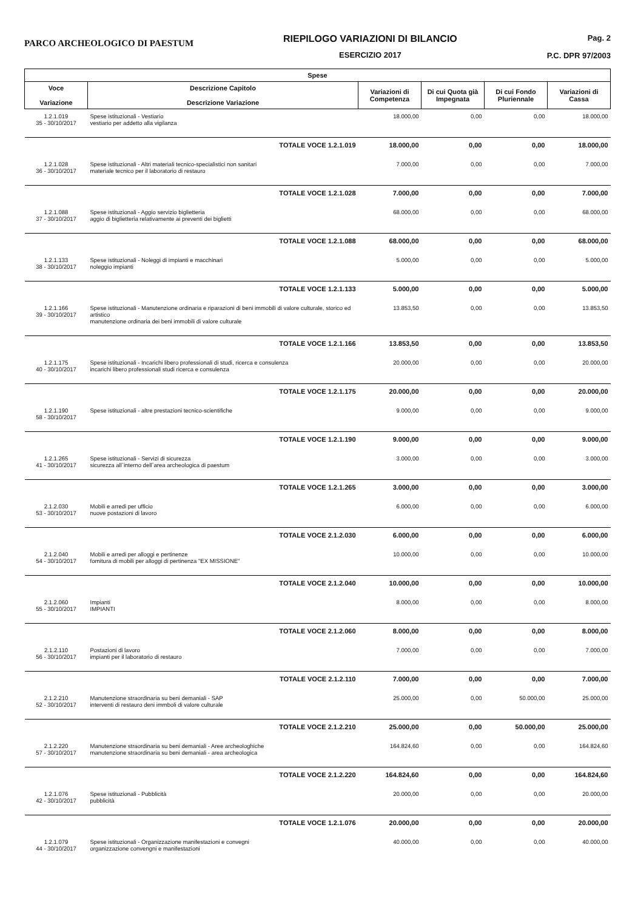PARCO ARCHEOLOGICO DI PAESTUM
RIEPILOGO VARIAZIONI DI BILANCIO
ESERCIZIO 2017
Pag. 2
P.C. DPR 97/2003
| Spese | | | | | |
| --- | --- | --- | --- | --- | --- |
| Voce Variazione | Descrizione Capitolo Descrizione Variazione | Variazioni di Competenza | Di cui Quota già Impegnata | Di cui Fondo Pluriennale | Variazioni di Cassa |
| 1.2.1.019 35 - 30/10/2017 | Spese istituzionali - Vestiario vestiario per addetto alla vigilanza | 18.000,00 | 0,00 | 0,00 | 18.000,00 |
| | TOTALE VOCE 1.2.1.019 | 18.000,00 | 0,00 | 0,00 | 18.000,00 |
| 1.2.1.028 36 - 30/10/2017 | Spese istituzionali - Altri materiali tecnico-specialistici non sanitari materiale tecnico per il laboratorio di restauro | 7.000,00 | 0,00 | 0,00 | 7.000,00 |
| | TOTALE VOCE 1.2.1.028 | 7.000,00 | 0,00 | 0,00 | 7.000,00 |
| 1.2.1.088 37 - 30/10/2017 | Spese istituzionali - Aggio servizio biglietteria aggio di biglietteria relativamente ai preventi dei biglietti | 68.000,00 | 0,00 | 0,00 | 68.000,00 |
| | TOTALE VOCE 1.2.1.088 | 68.000,00 | 0,00 | 0,00 | 68.000,00 |
| 1.2.1.133 38 - 30/10/2017 | Spese istituzionali - Noleggi di impianti e macchinari noleggio impianti | 5.000,00 | 0,00 | 0,00 | 5.000,00 |
| | TOTALE VOCE 1.2.1.133 | 5.000,00 | 0,00 | 0,00 | 5.000,00 |
| 1.2.1.166 39 - 30/10/2017 | Spese istituzionali - Manutenzione ordinaria e riparazioni di beni immobili di valore culturale, storico ed artistico manutenzione ordinaria dei beni immobili di valore culturale | 13.853,50 | 0,00 | 0,00 | 13.853,50 |
| | TOTALE VOCE 1.2.1.166 | 13.853,50 | 0,00 | 0,00 | 13.853,50 |
| 1.2.1.175 40 - 30/10/2017 | Spese istituzionali - Incarichi libero professionali di studi, ricerca e consulenza incarichi libero professionali studi ricerca e consulenza | 20.000,00 | 0,00 | 0,00 | 20.000,00 |
| | TOTALE VOCE 1.2.1.175 | 20.000,00 | 0,00 | 0,00 | 20.000,00 |
| 1.2.1.190 58 - 30/10/2017 | Spese istituzionali - altre prestazioni tecnico-scientifiche | 9.000,00 | 0,00 | 0,00 | 9.000,00 |
| | TOTALE VOCE 1.2.1.190 | 9.000,00 | 0,00 | 0,00 | 9.000,00 |
| 1.2.1.265 41 - 30/10/2017 | Spese istituzionali - Servizi di sicurezza sicurezza all`interno dell`area archeologica di paestum | 3.000,00 | 0,00 | 0,00 | 3.000,00 |
| | TOTALE VOCE 1.2.1.265 | 3.000,00 | 0,00 | 0,00 | 3.000,00 |
| 2.1.2.030 53 - 30/10/2017 | Mobili e arredi per ufficio nuove postazioni di lavoro | 6.000,00 | 0,00 | 0,00 | 6.000,00 |
| | TOTALE VOCE 2.1.2.030 | 6.000,00 | 0,00 | 0,00 | 6.000,00 |
| 2.1.2.040 54 - 30/10/2017 | Mobili e arredi per alloggi e pertinenze fornitura di mobili per alloggi di pertinenza "EX MISSIONE" | 10.000,00 | 0,00 | 0,00 | 10.000,00 |
| | TOTALE VOCE 2.1.2.040 | 10.000,00 | 0,00 | 0,00 | 10.000,00 |
| 2.1.2.060 55 - 30/10/2017 | Impianti IMPIANTI | 8.000,00 | 0,00 | 0,00 | 8.000,00 |
| | TOTALE VOCE 2.1.2.060 | 8.000,00 | 0,00 | 0,00 | 8.000,00 |
| 2.1.2.110 56 - 30/10/2017 | Postazioni di lavoro impianti per il laboratorio di restauro | 7.000,00 | 0,00 | 0,00 | 7.000,00 |
| | TOTALE VOCE 2.1.2.110 | 7.000,00 | 0,00 | 0,00 | 7.000,00 |
| 2.1.2.210 52 - 30/10/2017 | Manutenzione straordinaria su beni demaniali - SAP interventi di restauro deni immboli di valore culturale | 25.000,00 | 0,00 | 50.000,00 | 25.000,00 |
| | TOTALE VOCE 2.1.2.210 | 25.000,00 | 0,00 | 50.000,00 | 25.000,00 |
| 2.1.2.220 57 - 30/10/2017 | Manutenzione straordinaria su beni demaniali - Aree archeologhiche manutenzione straordinaria su beni demaniali - area archeologica | 164.824,60 | 0,00 | 0,00 | 164.824,60 |
| | TOTALE VOCE 2.1.2.220 | 164.824,60 | 0,00 | 0,00 | 164.824,60 |
| 1.2.1.076 42 - 30/10/2017 | Spese istituzionali - Pubblicità pubblicità | 20.000,00 | 0,00 | 0,00 | 20.000,00 |
| | TOTALE VOCE 1.2.1.076 | 20.000,00 | 0,00 | 0,00 | 20.000,00 |
| 1.2.1.079 44 - 30/10/2017 | Spese istituzionali - Organizzazione manifestazioni e convegni organizzazione convengni e manifestazioni | 40.000,00 | 0,00 | 0,00 | 40.000,00 |